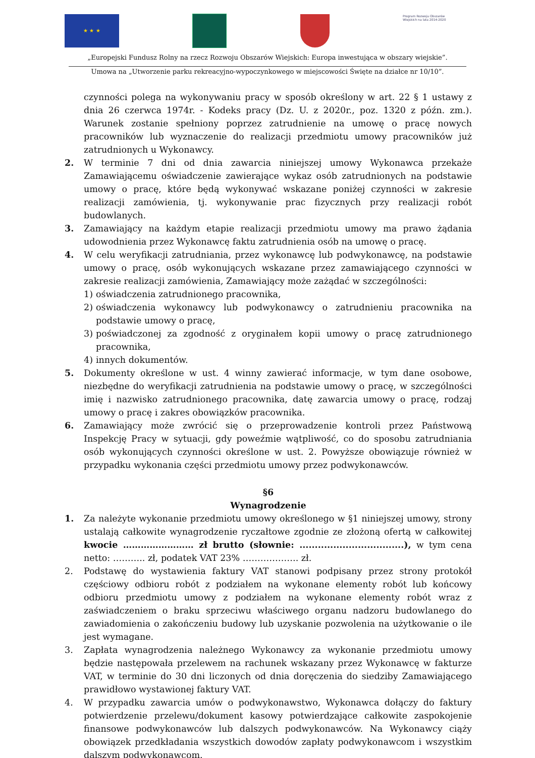★ ★ ★
Program Rozwoju Obszarów Wiejskich na lata 2014-2020
„Europejski Fundusz Rolny na rzecz Rozwoju Obszarów Wiejskich: Europa inwestująca w obszary wiejskie”.
Umowa na „Utworzenie parku rekreacyjno-wypoczynkowego w miejscowości Święte na działce nr 10/10”.
czynności polega na wykonywaniu pracy w sposób określony w art. 22 § 1 ustawy z dnia 26 czerwca 1974r. - Kodeks pracy (Dz. U. z 2020r., poz. 1320 z późn. zm.). Warunek zostanie spełniony poprzez zatrudnienie na umowę o pracę nowych pracowników lub wyznaczenie do realizacji przedmiotu umowy pracowników już zatrudnionych u Wykonawcy.
2. W terminie 7 dni od dnia zawarcia niniejszej umowy Wykonawca przekaże Zamawiającemu oświadczenie zawierające wykaz osób zatrudnionych na podstawie umowy o pracę, które będą wykonywać wskazane poniżej czynności w zakresie realizacji zamówienia, tj. wykonywanie prac fizycznych przy realizacji robót budowlanych.
3. Zamawiający na każdym etapie realizacji przedmiotu umowy ma prawo żądania udowodnienia przez Wykonawcę faktu zatrudnienia osób na umowę o pracę.
4. W celu weryfikacji zatrudniania, przez wykonawcę lub podwykonawcę, na podstawie umowy o pracę, osób wykonujących wskazane przez zamawiającego czynności w zakresie realizacji zamówienia, Zamawiający może zażądać w szczególności:
1) oświadczenia zatrudnionego pracownika,
2) oświadczenia wykonawcy lub podwykonawcy o zatrudnieniu pracownika na podstawie umowy o pracę,
3) poświadczonej za zgodność z oryginałem kopii umowy o pracę zatrudnionego pracownika,
4) innych dokumentów.
5. Dokumenty określone w ust. 4 winny zawierać informacje, w tym dane osobowe, niezbędne do weryfikacji zatrudnienia na podstawie umowy o pracę, w szczególności imię i nazwisko zatrudnionego pracownika, datę zawarcia umowy o pracę, rodzaj umowy o pracę i zakres obowiązków pracownika.
6. Zamawiający może zwrócić się o przeprowadzenie kontroli przez Państwową Inspekcję Pracy w sytuacji, gdy poweźmie wątpliwość, co do sposobu zatrudniania osób wykonujących czynności określone w ust. 2. Powyższe obowiązuje również w przypadku wykonania części przedmiotu umowy przez podwykonawców.
§6
Wynagrodzenie
1. Za należyte wykonanie przedmiotu umowy określonego w §1 niniejszej umowy, strony ustalają całkowite wynagrodzenie ryczałtowe zgodnie ze złożoną ofertą w całkowitej kwocie …………………… zł brutto (słownie: ..................................), w tym cena netto: ……….. zł, podatek VAT 23% ………………. zł.
2. Podstawę do wystawienia faktury VAT stanowi podpisany przez strony protokół częściowy odbioru robót z podziałem na wykonane elementy robót lub końcowy odbioru przedmiotu umowy z podziałem na wykonane elementy robót wraz z zaświadczeniem o braku sprzeciwu właściwego organu nadzoru budowlanego do zawiadomienia o zakończeniu budowy lub uzyskanie pozwolenia na użytkowanie o ile jest wymagane.
3. Zapłata wynagrodzenia należnego Wykonawcy za wykonanie przedmiotu umowy będzie następowała przelewem na rachunek wskazany przez Wykonawcę w fakturze VAT, w terminie do 30 dni liczonych od dnia doręczenia do siedziby Zamawiającego prawidłowo wystawionej faktury VAT.
4. W przypadku zawarcia umów o podwykonawstwo, Wykonawca dołączy do faktury potwierdzenie przelewu/dokument kasowy potwierdzające całkowite zaspokojenie finansowe podwykonawców lub dalszych podwykonawców. Na Wykonawcy ciąży obowiązek przedkładania wszystkich dowodów zapłaty podwykonawcom i wszystkim dalszym podwykonawcom.